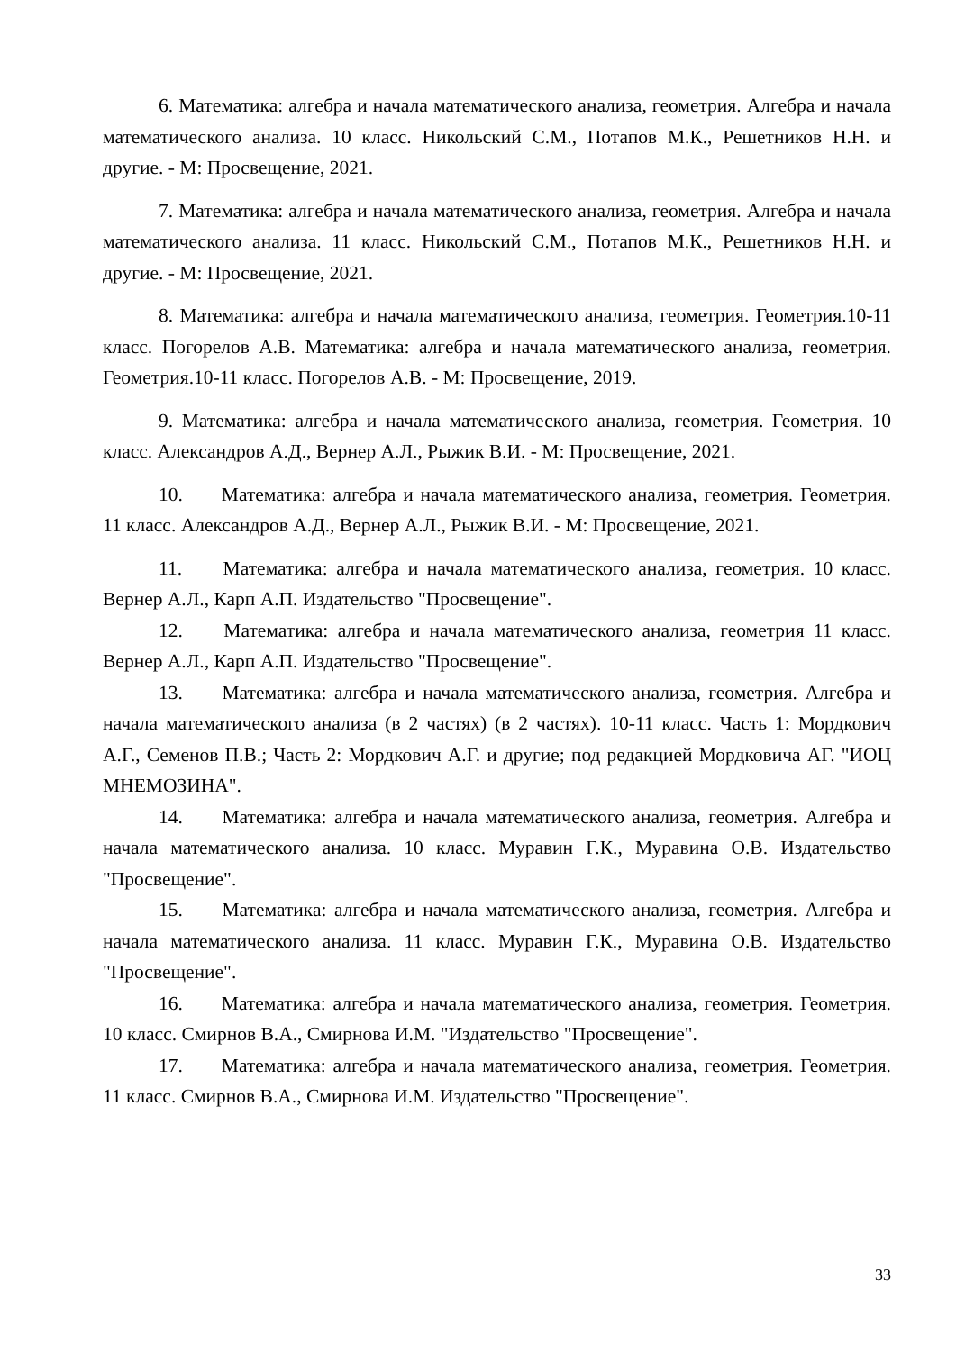6. Математика: алгебра и начала математического анализа, геометрия. Алгебра и начала математического анализа. 10 класс. Никольский С.М., Потапов М.К., Решетников Н.Н. и другие. - М: Просвещение, 2021.
7. Математика: алгебра и начала математического анализа, геометрия. Алгебра и начала математического анализа. 11 класс. Никольский С.М., Потапов М.К., Решетников Н.Н. и другие. - М: Просвещение, 2021.
8. Математика: алгебра и начала математического анализа, геометрия. Геометрия.10-11 класс. Погорелов А.В. Математика: алгебра и начала математического анализа, геометрия. Геометрия.10-11 класс. Погорелов А.В. - М: Просвещение, 2019.
9. Математика: алгебра и начала математического анализа, геометрия. Геометрия. 10 класс. Александров А.Д., Вернер А.Л., Рыжик В.И. - М: Просвещение, 2021.
10. Математика: алгебра и начала математического анализа, геометрия. Геометрия. 11 класс. Александров А.Д., Вернер А.Л., Рыжик В.И. - М: Просвещение, 2021.
11. Математика: алгебра и начала математического анализа, геометрия. 10 класс. Вернер А.Л., Карп А.П. Издательство "Просвещение".
12. Математика: алгебра и начала математического анализа, геометрия 11 класс. Вернер А.Л., Карп А.П. Издательство "Просвещение".
13. Математика: алгебра и начала математического анализа, геометрия. Алгебра и начала математического анализа (в 2 частях) (в 2 частях). 10-11 класс. Часть 1: Мордкович А.Г., Семенов П.В.; Часть 2: Мордкович А.Г. и другие; под редакцией Мордковича АГ. "ИОЦ МНЕМОЗИНА".
14. Математика: алгебра и начала математического анализа, геометрия. Алгебра и начала математического анализа. 10 класс. Муравин Г.К., Муравина О.В. Издательство "Просвещение".
15. Математика: алгебра и начала математического анализа, геометрия. Алгебра и начала математического анализа. 11 класс. Муравин Г.К., Муравина О.В. Издательство "Просвещение".
16. Математика: алгебра и начала математического анализа, геометрия. Геометрия. 10 класс. Смирнов В.А., Смирнова И.М. "Издательство "Просвещение".
17. Математика: алгебра и начала математического анализа, геометрия. Геометрия. 11 класс. Смирнов В.А., Смирнова И.М. Издательство "Просвещение".
33